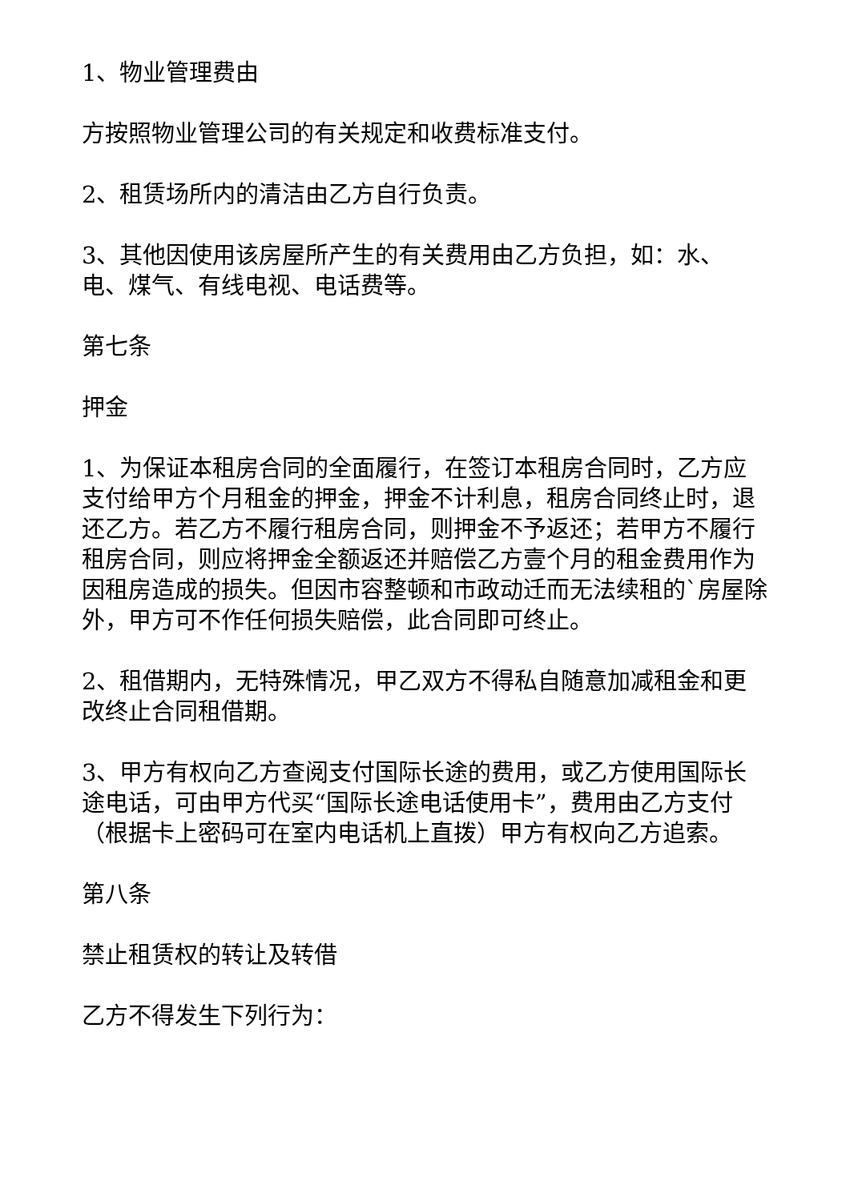1、物业管理费由
方按照物业管理公司的有关规定和收费标准支付。
2、租赁场所内的清洁由乙方自行负责。
3、其他因使用该房屋所产生的有关费用由乙方负担，如：水、电、煤气、有线电视、电话费等。
第七条
押金
1、为保证本租房合同的全面履行，在签订本租房合同时，乙方应支付给甲方个月租金的押金，押金不计利息，租房合同终止时，退还乙方。若乙方不履行租房合同，则押金不予返还；若甲方不履行租房合同，则应将押金全额返还并赔偿乙方壹个月的租金费用作为因租房造成的损失。但因市容整顿和市政动迁而无法续租的`房屋除外，甲方可不作任何损失赔偿，此合同即可终止。
2、租借期内，无特殊情况，甲乙双方不得私自随意加减租金和更改终止合同租借期。
3、甲方有权向乙方查阅支付国际长途的费用，或乙方使用国际长途电话，可由甲方代买“国际长途电话使用卡”，费用由乙方支付（根据卡上密码可在室内电话机上直拨）甲方有权向乙方追索。
第八条
禁止租赁权的转让及转借
乙方不得发生下列行为：